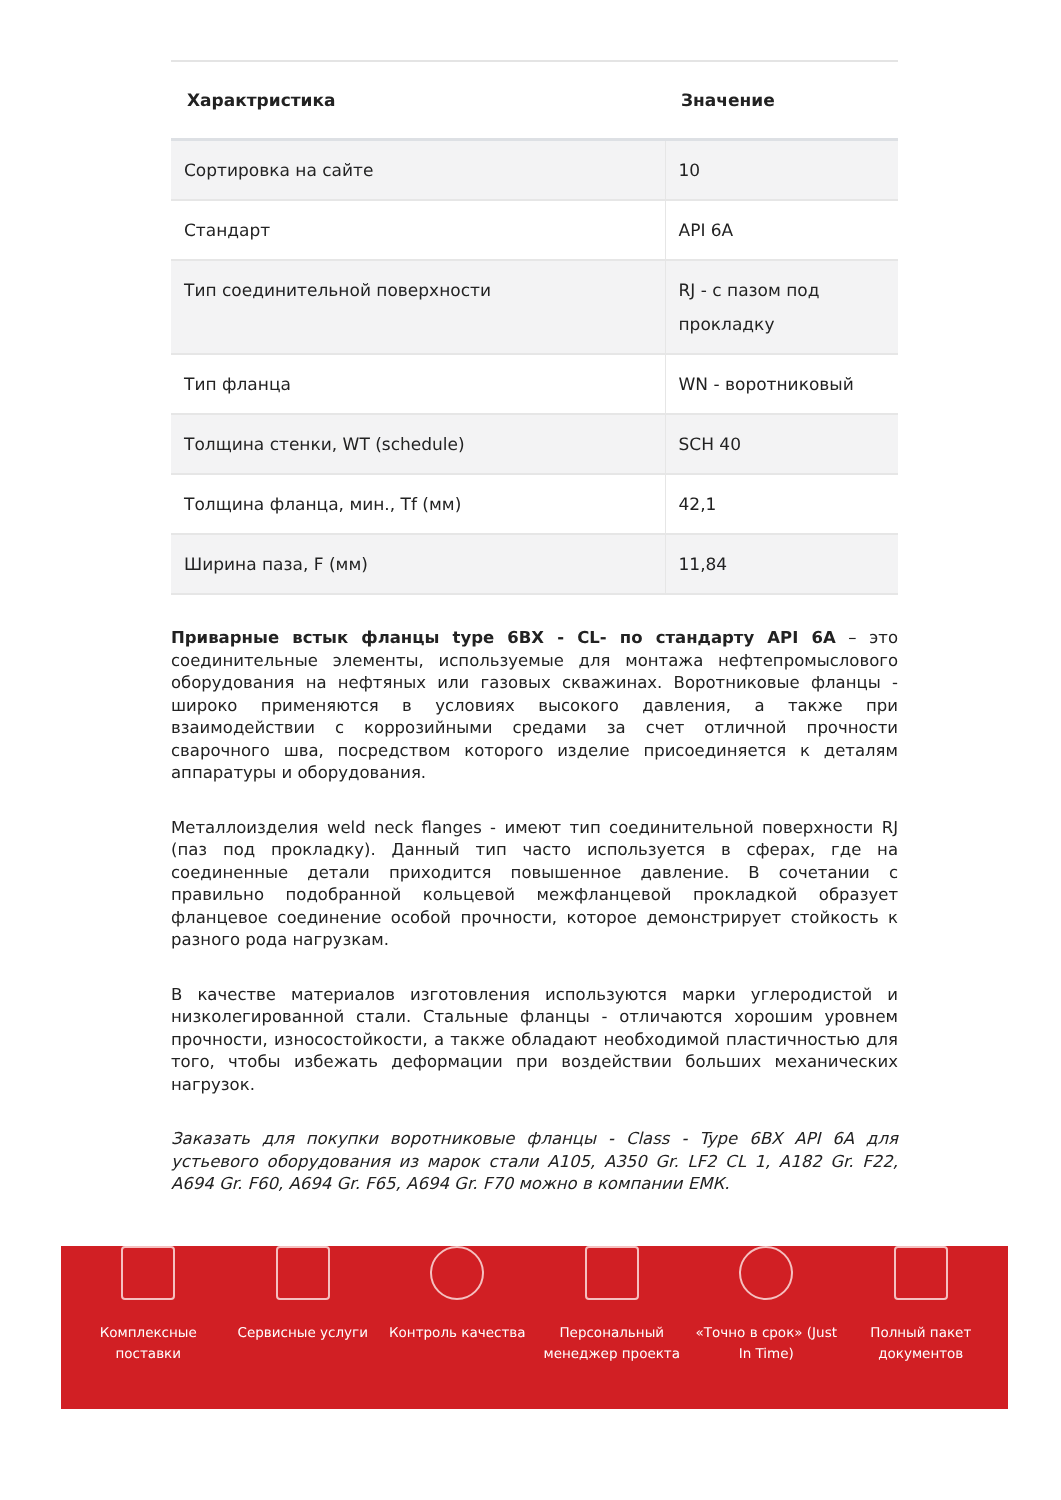| Характристика | Значение |
| --- | --- |
| Сортировка на сайте | 10 |
| Стандарт | API 6A |
| Тип соединительной поверхности | RJ - с пазом под прокладку |
| Тип фланца | WN - воротниковый |
| Толщина стенки, WT (schedule) | SCH 40 |
| Толщина фланца, мин., Tf (мм) | 42,1 |
| Ширина паза, F (мм) | 11,84 |
Приварные встык фланцы type 6BX - CL- по стандарту API 6A – это соединительные элементы, используемые для монтажа нефтепромыслового оборудования на нефтяных или газовых скважинах. Воротниковые фланцы - широко применяются в условиях высокого давления, а также при взаимодействии с коррозийными средами за счет отличной прочности сварочного шва, посредством которого изделие присоединяется к деталям аппаратуры и оборудования.
Металлоизделия weld neck flanges - имеют тип соединительной поверхности RJ (паз под прокладку). Данный тип часто используется в сферах, где на соединенные детали приходится повышенное давление. В сочетании с правильно подобранной кольцевой межфланцевой прокладкой образует фланцевое соединение особой прочности, которое демонстрирует стойкость к разного рода нагрузкам.
В качестве материалов изготовления используются марки углеродистой и низколегированной стали. Стальные фланцы - отличаются хорошим уровнем прочности, износостойкости, а также обладают необходимой пластичностью для того, чтобы избежать деформации при воздействии больших механических нагрузок.
Заказать для покупки воротниковые фланцы - Class - Type 6BX API 6A для устьевого оборудования из марок стали A105, A350 Gr. LF2 CL 1, A182 Gr. F22, A694 Gr. F60, A694 Gr. F65, A694 Gr. F70 можно в компании ЕМК.
Комплексные
поставки
Сервисные услуги Контроль качества Персональный
менеджер проекта
«Точно в срок» (Just
In Time)
Полный пакет
документов